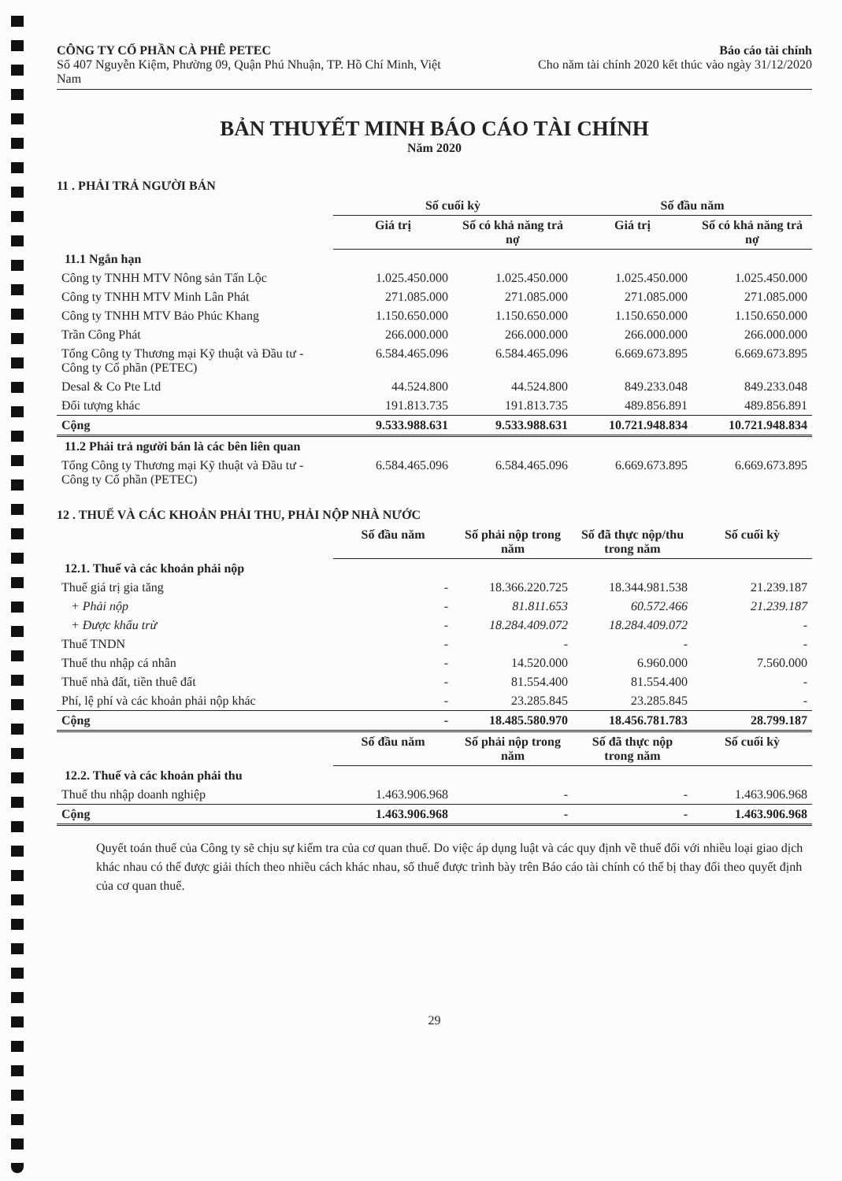CÔNG TY CỔ PHẦN CÀ PHÊ PETEC
Số 407 Nguyễn Kiệm, Phường 09, Quận Phú Nhuận, TP. Hồ Chí Minh, Việt Nam
Báo cáo tài chính
Cho năm tài chính 2020 kết thúc vào ngày 31/12/2020
BẢN THUYẾT MINH BÁO CÁO TÀI CHÍNH
Năm 2020
11 . PHẢI TRẢ NGƯỜI BÁN
| | Số cuối kỳ | | Số đầu năm | |
| | Giá trị | Số có khả năng trả nợ | Giá trị | Số có khả năng trả nợ |
| 11.1 Ngắn hạn | | | | |
| Công ty TNHH MTV Nông sản Tấn Lộc | 1.025.450.000 | 1.025.450.000 | 1.025.450.000 | 1.025.450.000 |
| Công ty TNHH MTV Minh Lân Phát | 271.085.000 | 271.085.000 | 271.085.000 | 271.085.000 |
| Công ty TNHH MTV Bảo Phúc Khang | 1.150.650.000 | 1.150.650.000 | 1.150.650.000 | 1.150.650.000 |
| Trần Công Phát | 266.000.000 | 266.000.000 | 266.000.000 | 266.000.000 |
| Tổng Công ty Thương mại Kỹ thuật và Đầu tư - Công ty Cổ phần (PETEC) | 6.584.465.096 | 6.584.465.096 | 6.669.673.895 | 6.669.673.895 |
| Desal & Co Pte Ltd | 44.524.800 | 44.524.800 | 849.233.048 | 849.233.048 |
| Đối tượng khác | 191.813.735 | 191.813.735 | 489.856.891 | 489.856.891 |
| Cộng | 9.533.988.631 | 9.533.988.631 | 10.721.948.834 | 10.721.948.834 |
| 11.2 Phải trả người bán là các bên liên quan | | | | |
| Tổng Công ty Thương mại Kỹ thuật và Đầu tư - Công ty Cổ phần (PETEC) | 6.584.465.096 | 6.584.465.096 | 6.669.673.895 | 6.669.673.895 |
12 . THUẾ VÀ CÁC KHOẢN PHẢI THU, PHẢI NỘP NHÀ NƯỚC
| | Số đầu năm | Số phải nộp trong năm | Số đã thực nộp/thu trong năm | Số cuối kỳ |
| 12.1. Thuế và các khoản phải nộp | | | | |
| Thuế giá trị gia tăng | - | 18.366.220.725 | 18.344.981.538 | 21.239.187 |
| + Phải nộp | - | 81.811.653 | 60.572.466 | 21.239.187 |
| + Được khấu trừ | - | 18.284.409.072 | 18.284.409.072 | - |
| Thuế TNDN | - | - | - | - |
| Thuế thu nhập cá nhân | - | 14.520.000 | 6.960.000 | 7.560.000 |
| Thuế nhà đất, tiền thuê đất | - | 81.554.400 | 81.554.400 | - |
| Phí, lệ phí và các khoản phải nộp khác | - | 23.285.845 | 23.285.845 | - |
| Cộng | - | 18.485.580.970 | 18.456.781.783 | 28.799.187 |
| | Số đầu năm | Số phải nộp trong năm | Số đã thực nộp trong năm | Số cuối kỳ |
| 12.2. Thuế và các khoản phải thu | | | | |
| Thuế thu nhập doanh nghiệp | 1.463.906.968 | - | - | 1.463.906.968 |
| Cộng | 1.463.906.968 | - | - | 1.463.906.968 |
Quyết toán thuế của Công ty sẽ chịu sự kiểm tra của cơ quan thuế. Do việc áp dụng luật và các quy định về thuế đối với nhiều loại giao dịch khác nhau có thể được giải thích theo nhiều cách khác nhau, số thuế được trình bày trên Báo cáo tài chính có thể bị thay đổi theo quyết định của cơ quan thuế.
29